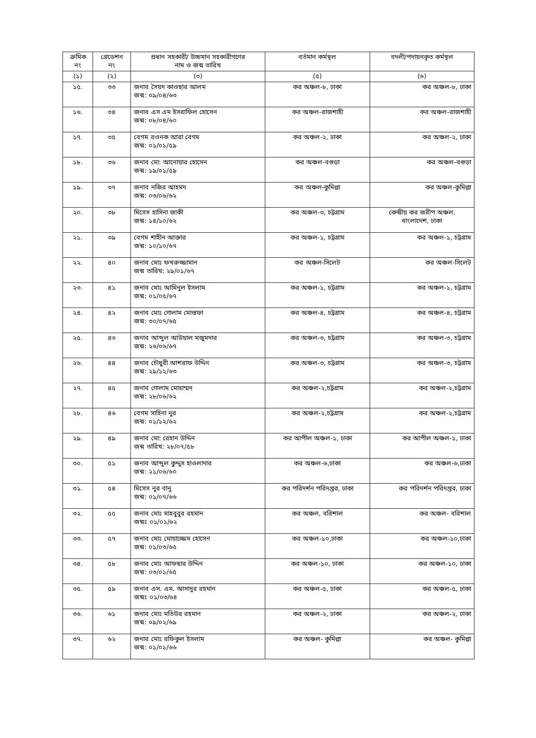| ক্রমিক নং | গ্রেডেশন নং | প্রধান সহকারী/ উচ্চমান সহকারীগণের নাম ও জন্ম তারিখ | বর্তমান কর্মস্থল | বদলী/পদায়নকৃত কর্মস্থল |
| --- | --- | --- | --- | --- |
| (১) | (২) | (৩) | (৫) | (৬) |
| ১৫. | ৩৩ | জনাব সৈয়দ কাওছার আলম জন্ম: ০৯/০৪/৬৩ | কর অঞ্চল-৮, ঢাকা | কর অঞ্চল-৮, ঢাকা |
| ১৬. | ৩৪ | জনাব এস এম ইসরাফিল হোসেন জন্ম: ০৮/০৪/৬০ | কর অঞ্চল-রাজশাহী | কর অঞ্চল-রাজশাহী |
| ১৭. | ৩৫ | বেগম রওনক আরা বেগম জন্ম: ০১/০১/৫৯ | কর অঞ্চল-২, ঢাকা | কর অঞ্চল-২, ঢাকা |
| ১৮. | ৩৬ | জনাব মো: আনোয়ার হোসেন জন্ম: ১৯/০১/৫৯ | কর অঞ্চল-বগুড়া | কর অঞ্চল-বগুড়া |
| ১৯. | ৩৭ | জনাব নজির আহমদ জন্ম: ০৩/০৬/৬২ | কর অঞ্চল-কুমিল্লা | কর অঞ্চল-কুমিল্লা |
| ২০. | ৩৮ | মিসেস হাসিনা জাকী জন্ম: ১৪/১০/৬২ | কর অঞ্চল-৩, চট্টগ্রাম | কেন্দ্রীয় কর জরীপ অঞ্চল, বাংলাদেশ, ঢাকা |
| ২১. | ৩৯ | বেগম শাহীন আক্তার জন্ম: ১০/১০/৬৭ | কর অঞ্চল-১, চট্টগ্রাম | কর অঞ্চল-১, চট্টগ্রাম |
| ২২. | ৪০ | জনাব মোঃ ফখরুজ্জামান জন্ম তারিখ: ২৯/০১/৬৭ | কর অঞ্চল-সিলেট | কর অঞ্চল-সিলেট |
| ২৩. | ৪১ | জনাব মোঃ আমিনুল ইসলাম জন্ম: ০১/০৫/৬৭ | কর অঞ্চল-১, চট্টগ্রাম | কর অঞ্চল-১, চট্টগ্রাম |
| ২৪. | ৪২ | জনাব মোঃ গোলাম মোস্তফা জন্ম: ৩০/০৭/৬৫ | কর অঞ্চল-৪, চট্টগ্রাম | কর অঞ্চল-৪, চট্টগ্রাম |
| ২৫. | ৪৩ | জনাব আব্দুল আউয়াল মজুমদার জন্ম: ২৬/০৬/৬৭ | কর অঞ্চল-৩, চট্টগ্রাম | কর অঞ্চল-৩, চট্টগ্রাম |
| ২৬. | ৪৪ | জনাব চৌধুরী আশরাফ উদ্দিন জন্ম: ২৯/১২/৬৩ | কর অঞ্চল-৩, চট্টগ্রাম | কর অঞ্চল-৩, চট্টগ্রাম |
| ২৭. | ৪৫ | জনাব গোলাম মোহাম্মদ জন্ম: ২৮/০৬/৬২ | কর অঞ্চল-২,চট্টগ্রাম | কর অঞ্চল-২,চট্টগ্রাম |
| ২৮. | ৪৬ | বেগম সাহিনা নুর জন্ম: ০১/১২/৬২ | কর অঞ্চল-২,চট্টগ্রাম | কর অঞ্চল-২,চট্টগ্রাম |
| ২৯. | ৪৯ | জনাব মো: রেহান উদ্দিন জন্ম তারিখ: ২৮/০৭/৫৮ | কর আপীল অঞ্চল-১, ঢাকা | কর আপীল অঞ্চল-১, ঢাকা |
| ৩০. | ৫১ | জনাব আব্দুল কুদ্দুস হাওলাদার জন্ম: ২১/০৬/৬০ | কর অঞ্চল-৬,ঢাকা | কর অঞ্চল-৬,ঢাকা |
| ৩১. | ৫৪ | মিসেস নুর বানু জন্ম: ০১/০৭/৬৬ | কর পরিদর্শন পরিদপ্তর, ঢাকা | কর পরিদর্শন পরিদপ্তর, ঢাকা |
| ৩২. | ৫৫ | জনাব মোঃ মাহবুবুর রহমান জন্মঃ ০১/০১/৬২ | কর অঞ্চল, বরিশাল | কর অঞ্চল- বরিশাল |
| ৩৩. | ৫৭ | জনাব মোঃ মোয়াজ্জেম হোসেন জন্ম: ০১/০৩/৬৫ | কর অঞ্চল-১০,ঢাকা | কর অঞ্চল-১০,ঢাকা |
| ৩৪. | ৫৮ | জনাব মোঃ আফছার উদ্দিন জন্ম: ০৩/০১/৬৫ | কর অঞ্চল-১০, ঢাকা | কর অঞ্চল-১০, ঢাকা |
| ৩৫. | ৫৯ | জনাব এস. এম. আসাদুর রহমান জন্মঃ ০১/০৩/৬৪ | কর অঞ্চল-৫, ঢাকা | কর অঞ্চল-৫, ঢাকা |
| ৩৬. | ৬১ | জনাব মোঃ মতিউর রহমান জন্ম: ০৯/০২/৬৯ | কর অঞ্চল-২, ঢাকা | কর অঞ্চল-২, ঢাকা |
| ৩৭. | ৬২ | জনাব মোঃ রফিকুল ইসলাম জন্ম: ০১/০১/৬৬ | কর অঞ্চল- কুমিল্লা | কর অঞ্চল- কুমিল্লা |